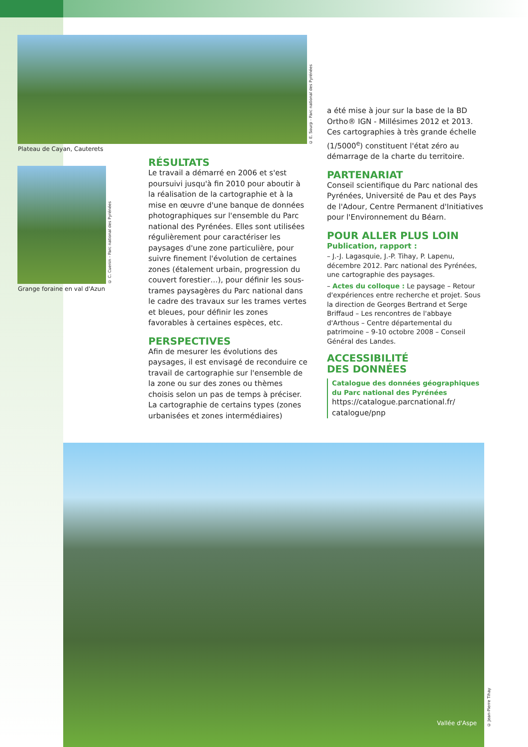© E. Sourp - Parc national des Pyrénées
Plateau de Cayan, Cauterets
© C. Cuenin - Parc national des Pyrénées
Grange foraine en val d'Azun
RÉSULTATS
Le travail a démarré en 2006 et s'est poursuivi jusqu'à fin 2010 pour aboutir à la réalisation de la cartographie et à la mise en œuvre d'une banque de données photographiques sur l'ensemble du Parc national des Pyrénées. Elles sont utilisées régulièrement pour caractériser les paysages d'une zone particulière, pour suivre finement l'évolution de certaines zones (étalement urbain, progression du couvert forestier…), pour définir les sous-trames paysagères du Parc national dans le cadre des travaux sur les trames vertes et bleues, pour définir les zones favorables à certaines espèces, etc.
PERSPECTIVES
Afin de mesurer les évolutions des paysages, il est envisagé de reconduire ce travail de cartographie sur l'ensemble de la zone ou sur des zones ou thèmes choisis selon un pas de temps à préciser. La cartographie de certains types (zones urbanisées et zones intermédiaires)
a été mise à jour sur la base de la BD Ortho® IGN - Millésimes 2012 et 2013. Ces cartographies à très grande échelle (1/5000<sup>e</sup>) constituent l'état zéro au démarrage de la charte du territoire.
PARTENARIAT
Conseil scientifique du Parc national des Pyrénées, Université de Pau et des Pays de l'Adour, Centre Permanent d'Initiatives pour l'Environnement du Béarn.
POUR ALLER PLUS LOIN
Publication, rapport :
– J.-J. Lagasquie, J.-P. Tihay, P. Lapenu, décembre 2012. Parc national des Pyrénées, une cartographie des paysages.
– Actes du colloque : Le paysage – Retour d'expériences entre recherche et projet. Sous la direction de Georges Bertrand et Serge Briffaud – Les rencontres de l'abbaye d'Arthous – Centre départemental du patrimoine – 9-10 octobre 2008 – Conseil Général des Landes.
ACCESSIBILITÉ
DES DONNÉES
Catalogue des données géographiques du Parc national des Pyrénées
https://catalogue.parcnational.fr/ catalogue/pnp
Vallée d'Aspe
© Jean-Pierre Tihay